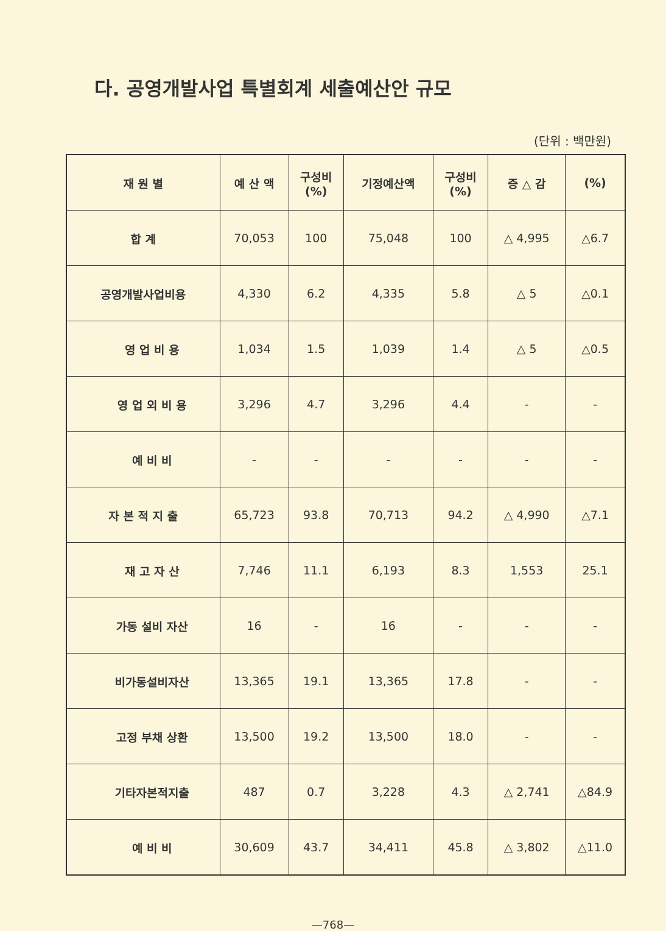다. 공영개발사업 특별회계 세출예산안 규모
(단위 : 백만원)
| 재 원 별 | 예 산 액 | 구성비 (%) | 기정예산액 | 구성비 (%) | 증 △ 감 | (%) |
| --- | --- | --- | --- | --- | --- | --- |
| 합 계 | 70,053 | 100 | 75,048 | 100 | △ 4,995 | △6.7 |
| 공영개발사업비용 | 4,330 | 6.2 | 4,335 | 5.8 | △ 5 | △0.1 |
| 영 업 비 용 | 1,034 | 1.5 | 1,039 | 1.4 | △ 5 | △0.5 |
| 영 업 외 비 용 | 3,296 | 4.7 | 3,296 | 4.4 | - | - |
| 예 비 비 | - | - | - | - | - | - |
| 자 본 적 지 출 | 65,723 | 93.8 | 70,713 | 94.2 | △ 4,990 | △7.1 |
| 재 고 자 산 | 7,746 | 11.1 | 6,193 | 8.3 | 1,553 | 25.1 |
| 가동 설비 자산 | 16 | - | 16 | - | - | - |
| 비가동설비자산 | 13,365 | 19.1 | 13,365 | 17.8 | - | - |
| 고정 부채 상환 | 13,500 | 19.2 | 13,500 | 18.0 | - | - |
| 기타자본적지출 | 487 | 0.7 | 3,228 | 4.3 | △ 2,741 | △84.9 |
| 예 비 비 | 30,609 | 43.7 | 34,411 | 45.8 | △ 3,802 | △11.0 |
—768—